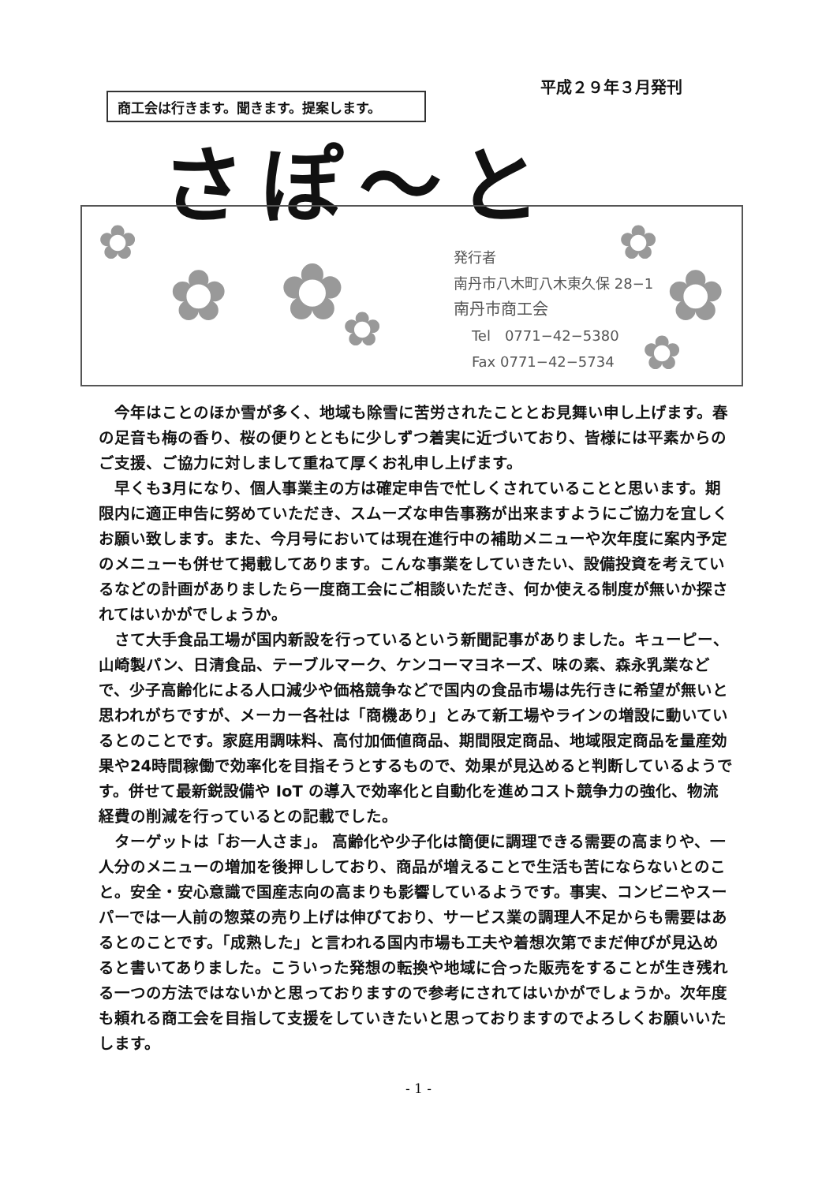平成２９年３月発刊
商工会は行きます。聞きます。提案します。
さぽ〜と
✿
✿ ✿ ✿
✿
✿
✿
発行者
南丹市八木町八木東久保 28−1
南丹市商工会
Tel　0771−42−5380
Fax 0771−42−5734
今年はことのほか雪が多く、地域も除雪に苦労されたこととお見舞い申し上げます。春の足音も梅の香り、桜の便りとともに少しずつ着実に近づいており、皆様には平素からのご支援、ご協力に対しまして重ねて厚くお礼申し上げます。
早くも3月になり、個人事業主の方は確定申告で忙しくされていることと思います。期限内に適正申告に努めていただき、スムーズな申告事務が出来ますようにご協力を宜しくお願い致します。また、今月号においては現在進行中の補助メニューや次年度に案内予定のメニューも併せて掲載してあります。こんな事業をしていきたい、設備投資を考えているなどの計画がありましたら一度商工会にご相談いただき、何か使える制度が無いか探されてはいかがでしょうか。
さて大手食品工場が国内新設を行っているという新聞記事がありました。キューピー、山崎製パン、日清食品、テーブルマーク、ケンコーマヨネーズ、味の素、森永乳業などで、少子高齢化による人口減少や価格競争などで国内の食品市場は先行きに希望が無いと思われがちですが、メーカー各社は「商機あり」とみて新工場やラインの増設に動いているとのことです。家庭用調味料、高付加価値商品、期間限定商品、地域限定商品を量産効果や24時間稼働で効率化を目指そうとするもので、効果が見込めると判断しているようです。併せて最新鋭設備や IoT の導入で効率化と自動化を進めコスト競争力の強化、物流経費の削減を行っているとの記載でした。
ターゲットは「お一人さま」。 高齢化や少子化は簡便に調理できる需要の高まりや、一人分のメニューの増加を後押ししており、商品が増えることで生活も苦にならないとのこと。安全・安心意識で国産志向の高まりも影響しているようです。事実、コンビニやスーパーでは一人前の惣菜の売り上げは伸びており、サービス業の調理人不足からも需要はあるとのことです。「成熟した」と言われる国内市場も工夫や着想次第でまだ伸びが見込めると書いてありました。こういった発想の転換や地域に合った販売をすることが生き残れる一つの方法ではないかと思っておりますので参考にされてはいかがでしょうか。次年度も頼れる商工会を目指して支援をしていきたいと思っておりますのでよろしくお願いいたします。
- 1 -